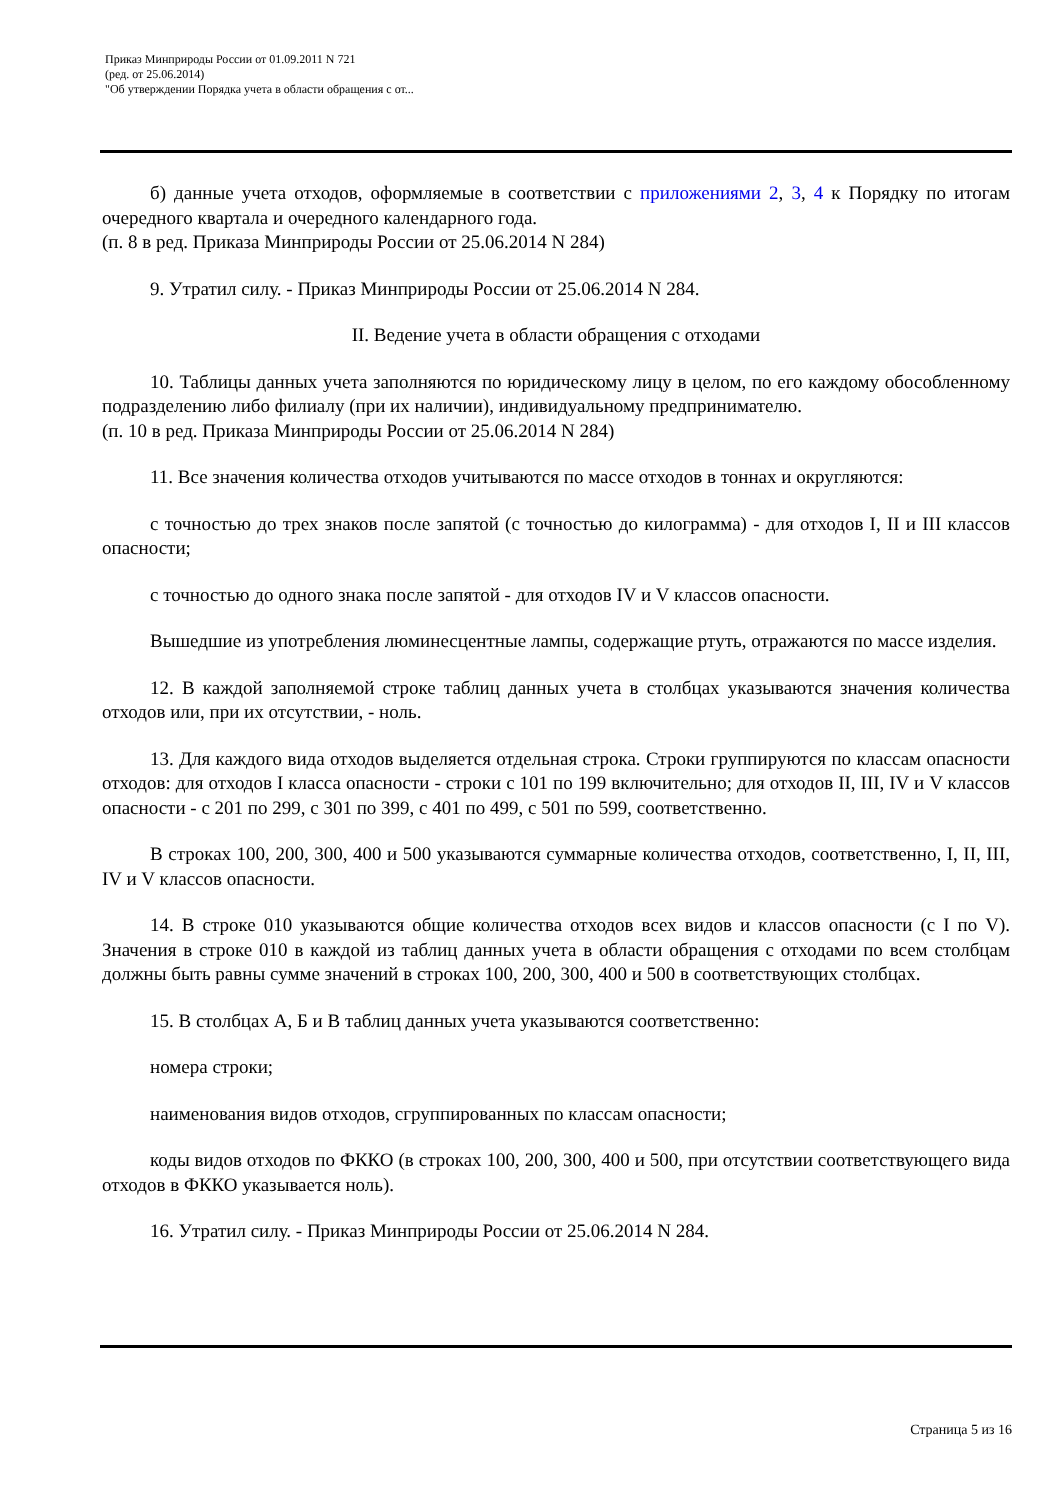Приказ Минприроды России от 01.09.2011 N 721
(ред. от 25.06.2014)
"Об утверждении Порядка учета в области обращения с от...
б) данные учета отходов, оформляемые в соответствии с приложениями 2, 3, 4 к Порядку по итогам очередного квартала и очередного календарного года.
(п. 8 в ред. Приказа Минприроды России от 25.06.2014 N 284)
9. Утратил силу. - Приказ Минприроды России от 25.06.2014 N 284.
II. Ведение учета в области обращения с отходами
10. Таблицы данных учета заполняются по юридическому лицу в целом, по его каждому обособленному подразделению либо филиалу (при их наличии), индивидуальному предпринимателю.
(п. 10 в ред. Приказа Минприроды России от 25.06.2014 N 284)
11. Все значения количества отходов учитываются по массе отходов в тоннах и округляются:
с точностью до трех знаков после запятой (с точностью до килограмма) - для отходов I, II и III классов опасности;
с точностью до одного знака после запятой - для отходов IV и V классов опасности.
Вышедшие из употребления люминесцентные лампы, содержащие ртуть, отражаются по массе изделия.
12. В каждой заполняемой строке таблиц данных учета в столбцах указываются значения количества отходов или, при их отсутствии, - ноль.
13. Для каждого вида отходов выделяется отдельная строка. Строки группируются по классам опасности отходов: для отходов I класса опасности - строки с 101 по 199 включительно; для отходов II, III, IV и V классов опасности - с 201 по 299, с 301 по 399, с 401 по 499, с 501 по 599, соответственно.
В строках 100, 200, 300, 400 и 500 указываются суммарные количества отходов, соответственно, I, II, III, IV и V классов опасности.
14. В строке 010 указываются общие количества отходов всех видов и классов опасности (с I по V). Значения в строке 010 в каждой из таблиц данных учета в области обращения с отходами по всем столбцам должны быть равны сумме значений в строках 100, 200, 300, 400 и 500 в соответствующих столбцах.
15. В столбцах А, Б и В таблиц данных учета указываются соответственно:
номера строки;
наименования видов отходов, сгруппированных по классам опасности;
коды видов отходов по ФККО (в строках 100, 200, 300, 400 и 500, при отсутствии соответствующего вида отходов в ФККО указывается ноль).
16. Утратил силу. - Приказ Минприроды России от 25.06.2014 N 284.
Страница 5 из 16